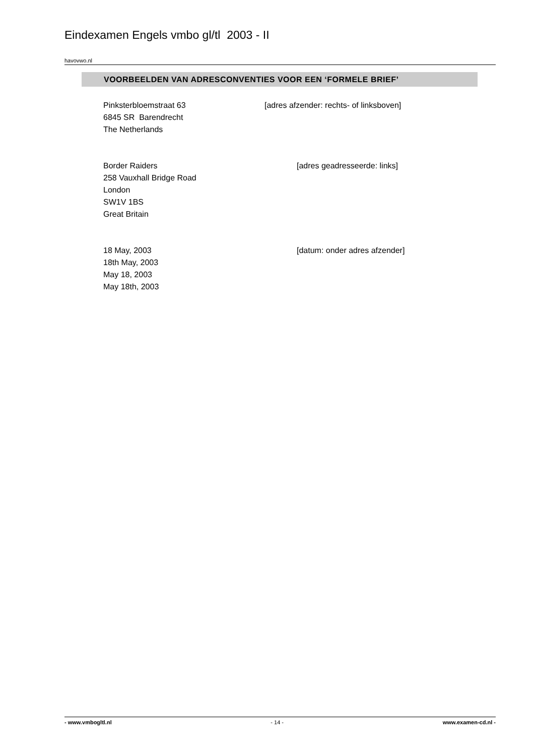Eindexamen Engels vmbo gl/tl 2003 - II
havovwo.nl
VOORBEELDEN VAN ADRESCONVENTIES VOOR EEN ‘FORMELE BRIEF’
Pinksterbloemstraat 63
6845 SR Barendrecht
The Netherlands
[adres afzender: rechts- of linksboven]
Border Raiders
258 Vauxhall Bridge Road
London
SW1V 1BS
Great Britain
[adres geadresseerde: links]
18 May, 2003
18th May, 2003
May 18, 2003
May 18th, 2003
[datum: onder adres afzender]
- www.vmbogltl.nl - 14 - www.examen-cd.nl -